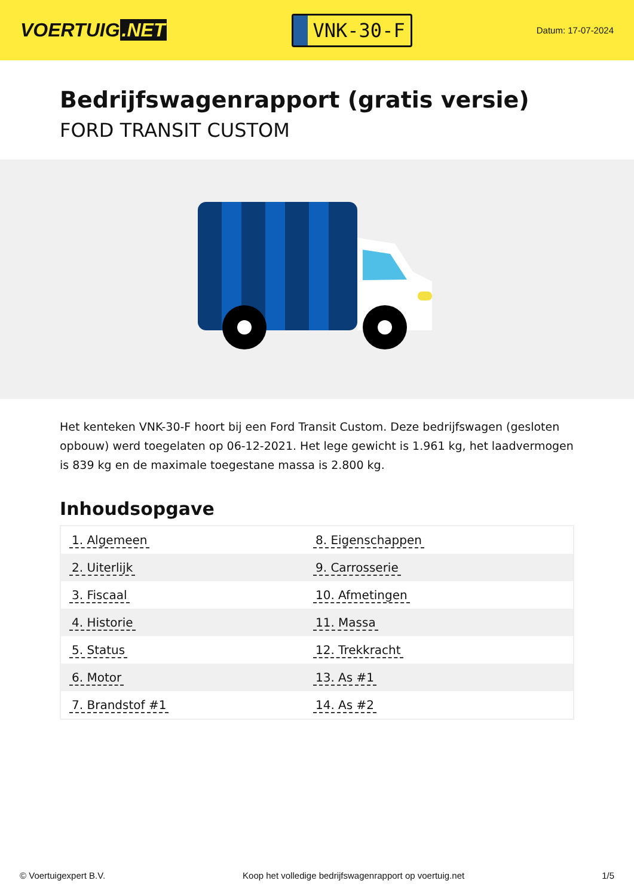VOERTUIG.NET
VNK-30-F
Datum: 17-07-2024
Bedrijfswagenrapport (gratis versie)
FORD TRANSIT CUSTOM
Het kenteken VNK-30-F hoort bij een Ford Transit Custom. Deze bedrijfswagen (gesloten opbouw) werd toegelaten op 06-12-2021. Het lege gewicht is 1.961 kg, het laadvermogen is 839 kg en de maximale toegestane massa is 2.800 kg.
Inhoudsopgave
| 1. Algemeen | 8. Eigenschappen |
| 2. Uiterlijk | 9. Carrosserie |
| 3. Fiscaal | 10. Afmetingen |
| 4. Historie | 11. Massa |
| 5. Status | 12. Trekkracht |
| 6. Motor | 13. As #1 |
| 7. Brandstof #1 | 14. As #2 |
© Voertuigexpert B.V. Koop het volledige bedrijfswagenrapport op voertuig.net 1/5